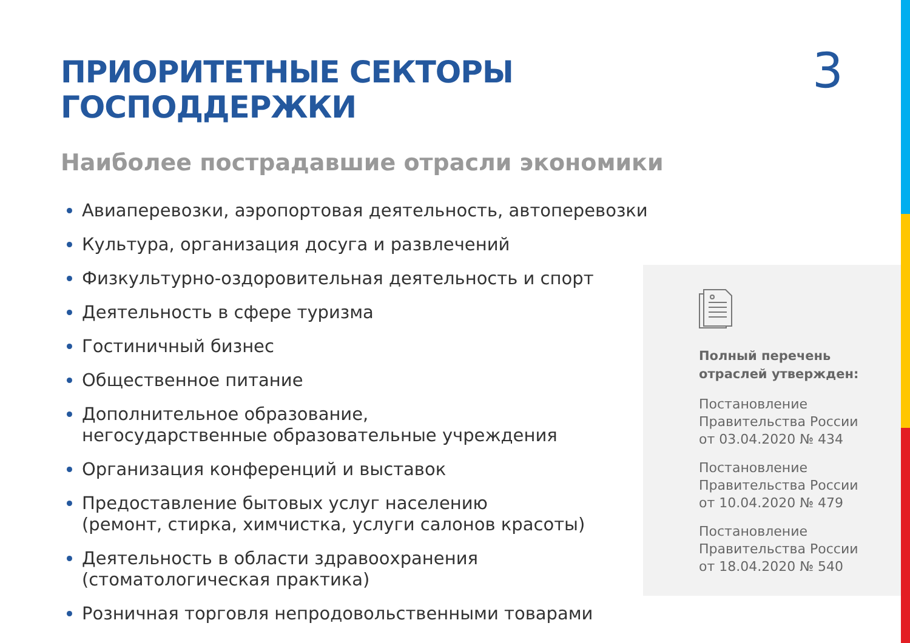ПРИОРИТЕТНЫЕ СЕКТОРЫ ГОСПОДДЕРЖКИ
3
Наиболее пострадавшие отрасли экономики
Авиаперевозки, аэропортовая деятельность, автоперевозки
Культура, организация досуга и развлечений
Физкультурно-оздоровительная деятельность и спорт
Деятельность в сфере туризма
Гостиничный бизнес
Общественное питание
Дополнительное образование,
негосударственные образовательные учреждения
Организация конференций и выставок
Предоставление бытовых услуг населению
(ремонт, стирка, химчистка, услуги салонов красоты)
Деятельность в области здравоохранения
(стоматологическая практика)
Розничная торговля непродовольственными товарами
Полный перечень
отраслей утвержден:
Постановление
Правительства России
от 03.04.2020 № 434
Постановление
Правительства России
от 10.04.2020 № 479
Постановление
Правительства России
от 18.04.2020 № 540